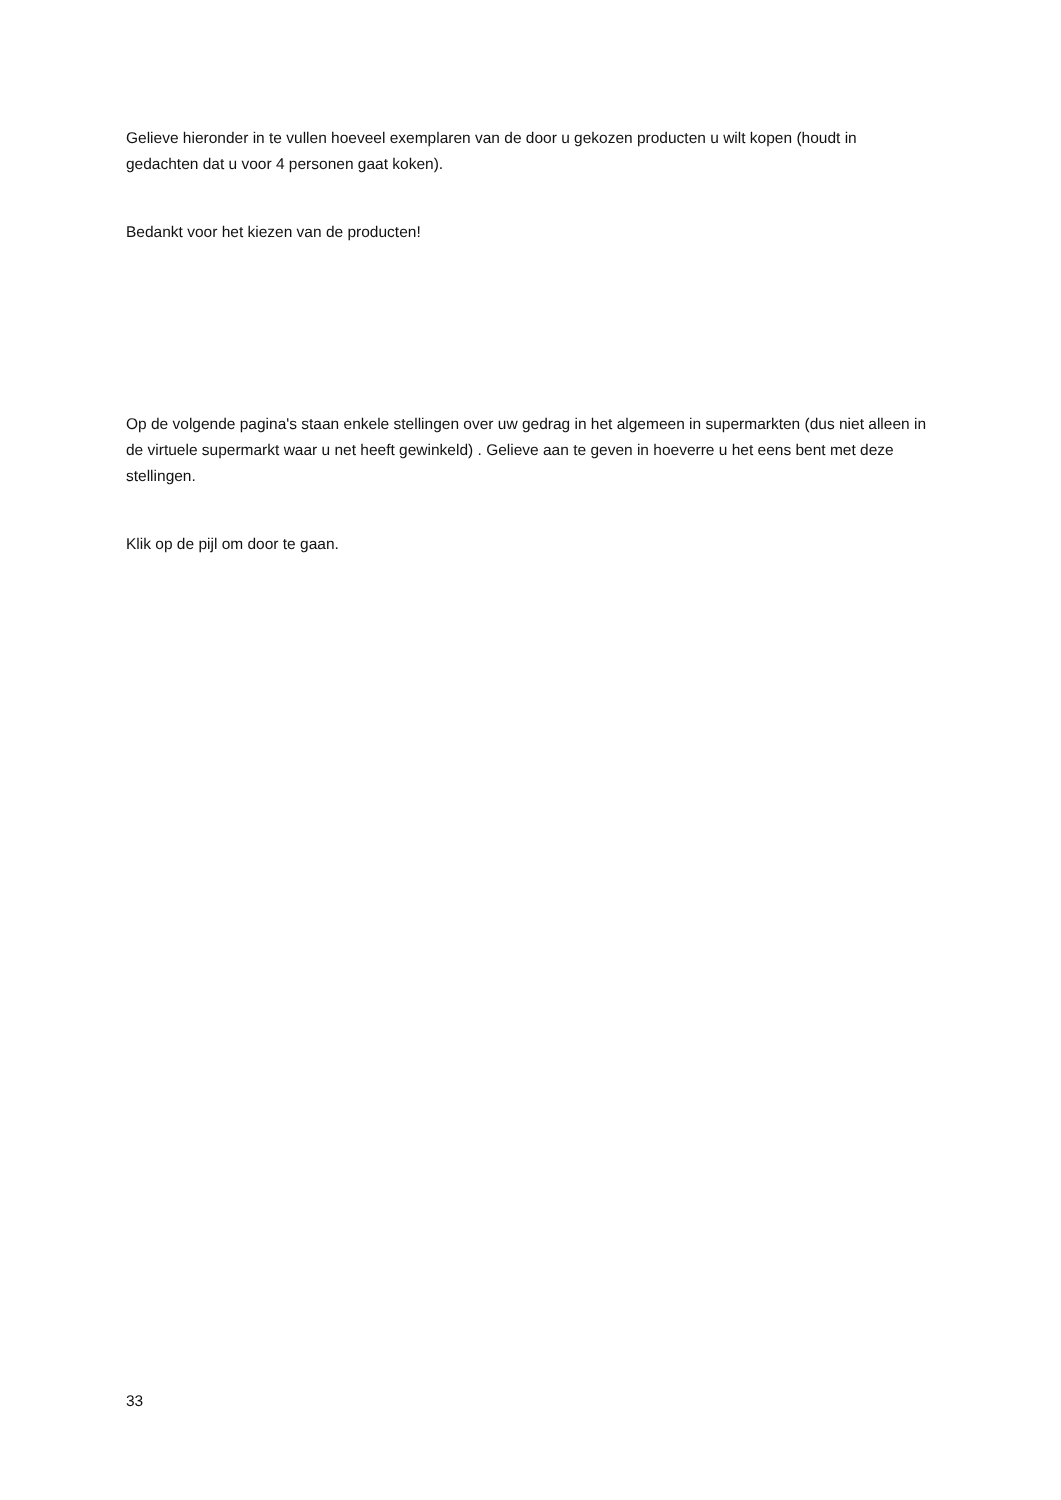Gelieve hieronder in te vullen hoeveel exemplaren van de door u gekozen producten u wilt kopen (houdt in gedachten dat u voor 4 personen gaat koken).
Bedankt voor het kiezen van de producten!
Op de volgende pagina's staan enkele stellingen over uw gedrag in het algemeen in supermarkten (dus niet alleen in de virtuele supermarkt waar u net heeft gewinkeld) . Gelieve aan te geven in hoeverre u het eens bent met deze stellingen.
Klik op de pijl om door te gaan.
33